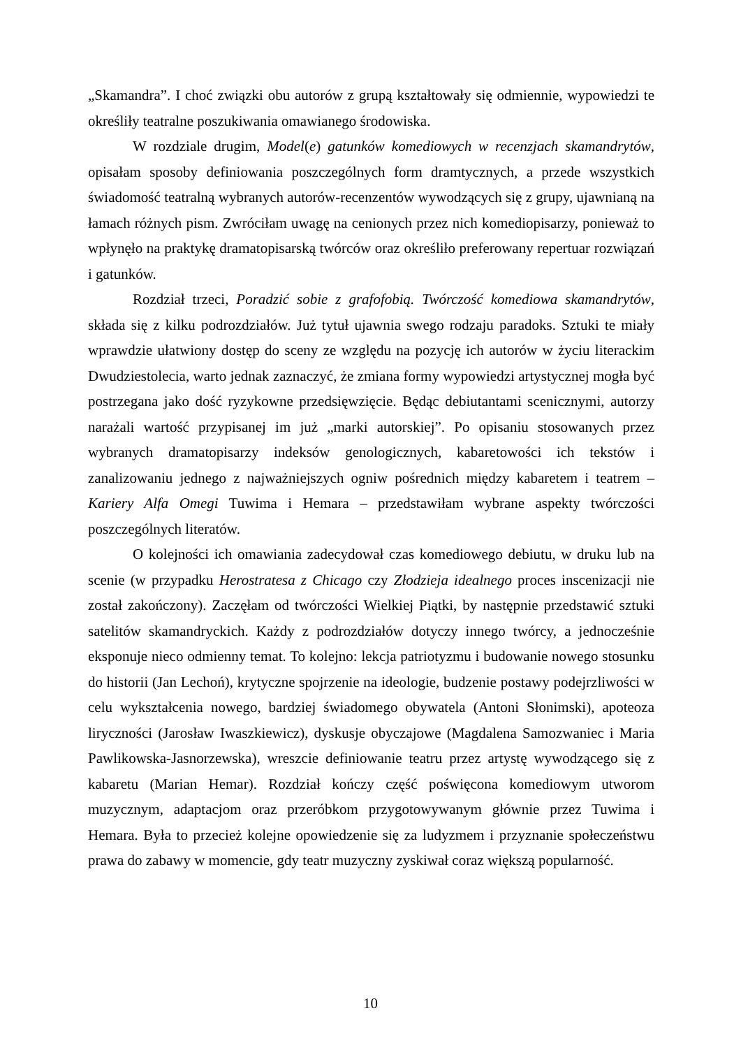„Skamandra”. I choć związki obu autorów z grupą kształtowały się odmiennie, wypowiedzi te określiły teatralne poszukiwania omawianego środowiska.
W rozdziale drugim, Model(e) gatunków komediowych w recenzjach skamandrytów, opisałam sposoby definiowania poszczególnych form dramtycznych, a przede wszystkich świadomość teatralną wybranych autorów-recenzentów wywodzących się z grupy, ujawnianą na łamach różnych pism. Zwróciłam uwagę na cenionych przez nich komediopisarzy, ponieważ to wpłynęło na praktykę dramatopisarską twórców oraz określiło preferowany repertuar rozwiązań i gatunków.
Rozdział trzeci, Poradzić sobie z grafofobią. Twórczość komediowa skamandrytów, składa się z kilku podrozdziałów. Już tytuł ujawnia swego rodzaju paradoks. Sztuki te miały wprawdzie ułatwiony dostęp do sceny ze względu na pozycję ich autorów w życiu literackim Dwudziestolecia, warto jednak zaznaczyć, że zmiana formy wypowiedzi artystycznej mogła być postrzegana jako dość ryzykowne przedsięwzięcie. Będąc debiutantami scenicznymi, autorzy narażali wartość przypisanej im już „marki autorskiej”. Po opisaniu stosowanych przez wybranych dramatopisarzy indeksów genologicznych, kabaretowości ich tekstów i zanalizowaniu jednego z najważniejszych ogniw pośrednich między kabaretem i teatrem – Kariery Alfa Omegi Tuwima i Hemara – przedstawiłam wybrane aspekty twórczości poszczególnych literatów.
O kolejności ich omawiania zadecydował czas komediowego debiutu, w druku lub na scenie (w przypadku Herostratesa z Chicago czy Złodzieja idealnego proces inscenizacji nie został zakończony). Zaczęłam od twórczości Wielkiej Piątki, by następnie przedstawić sztuki satelitów skamandryckich. Każdy z podrozdziałów dotyczy innego twórcy, a jednocześnie eksponuje nieco odmienny temat. To kolejno: lekcja patriotyzmu i budowanie nowego stosunku do historii (Jan Lechoń), krytyczne spojrzenie na ideologie, budzenie postawy podejrzliwości w celu wykształcenia nowego, bardziej świadomego obywatela (Antoni Słonimski), apoteoza liryczności (Jarosław Iwaszkiewicz), dyskusje obyczajowe (Magdalena Samozwaniec i Maria Pawlikowska-Jasnorzewska), wreszcie definiowanie teatru przez artystę wywodzącego się z kabaretu (Marian Hemar). Rozdział kończy część poświęcona komediowym utworom muzycznym, adaptacjom oraz przeróbkom przygotowywanym głównie przez Tuwima i Hemara. Była to przecież kolejne opowiedzenie się za ludyzmem i przyznanie społeczeństwu prawa do zabawy w momencie, gdy teatr muzyczny zyskiwał coraz większą popularność.
10